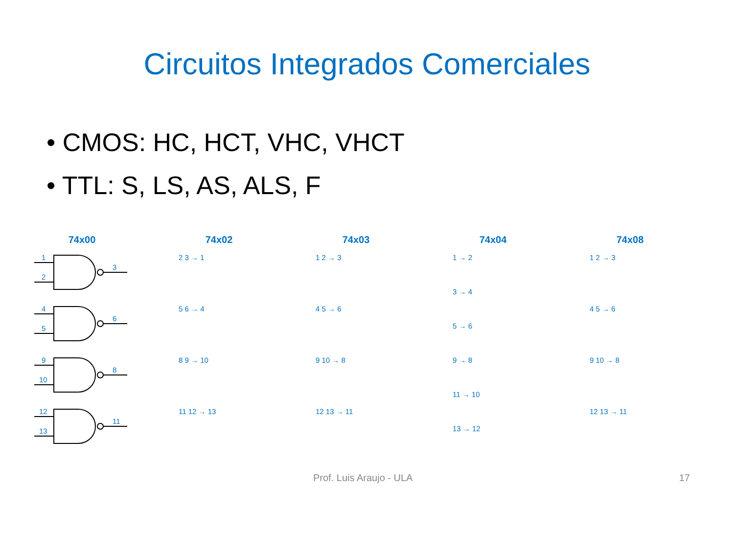Circuitos Integrados Comerciales
• CMOS: HC, HCT, VHC, VHCT
• TTL: S, LS, AS, ALS, F
74x00
1
2
3
4
5
6
9
10
8
12
13
11
74x02
2 3 → 1
5 6 → 4
8 9 → 10
11 12 → 13
74x03
1 2 → 3
4 5 → 6
9 10 → 8
12 13 → 11
74x04
1 → 2
3 → 4
5 → 6
9 → 8
11 → 10
13 → 12
74x08
1 2 → 3
4 5 → 6
9 10 → 8
12 13 → 11
Prof. Luis Araujo - ULA 17